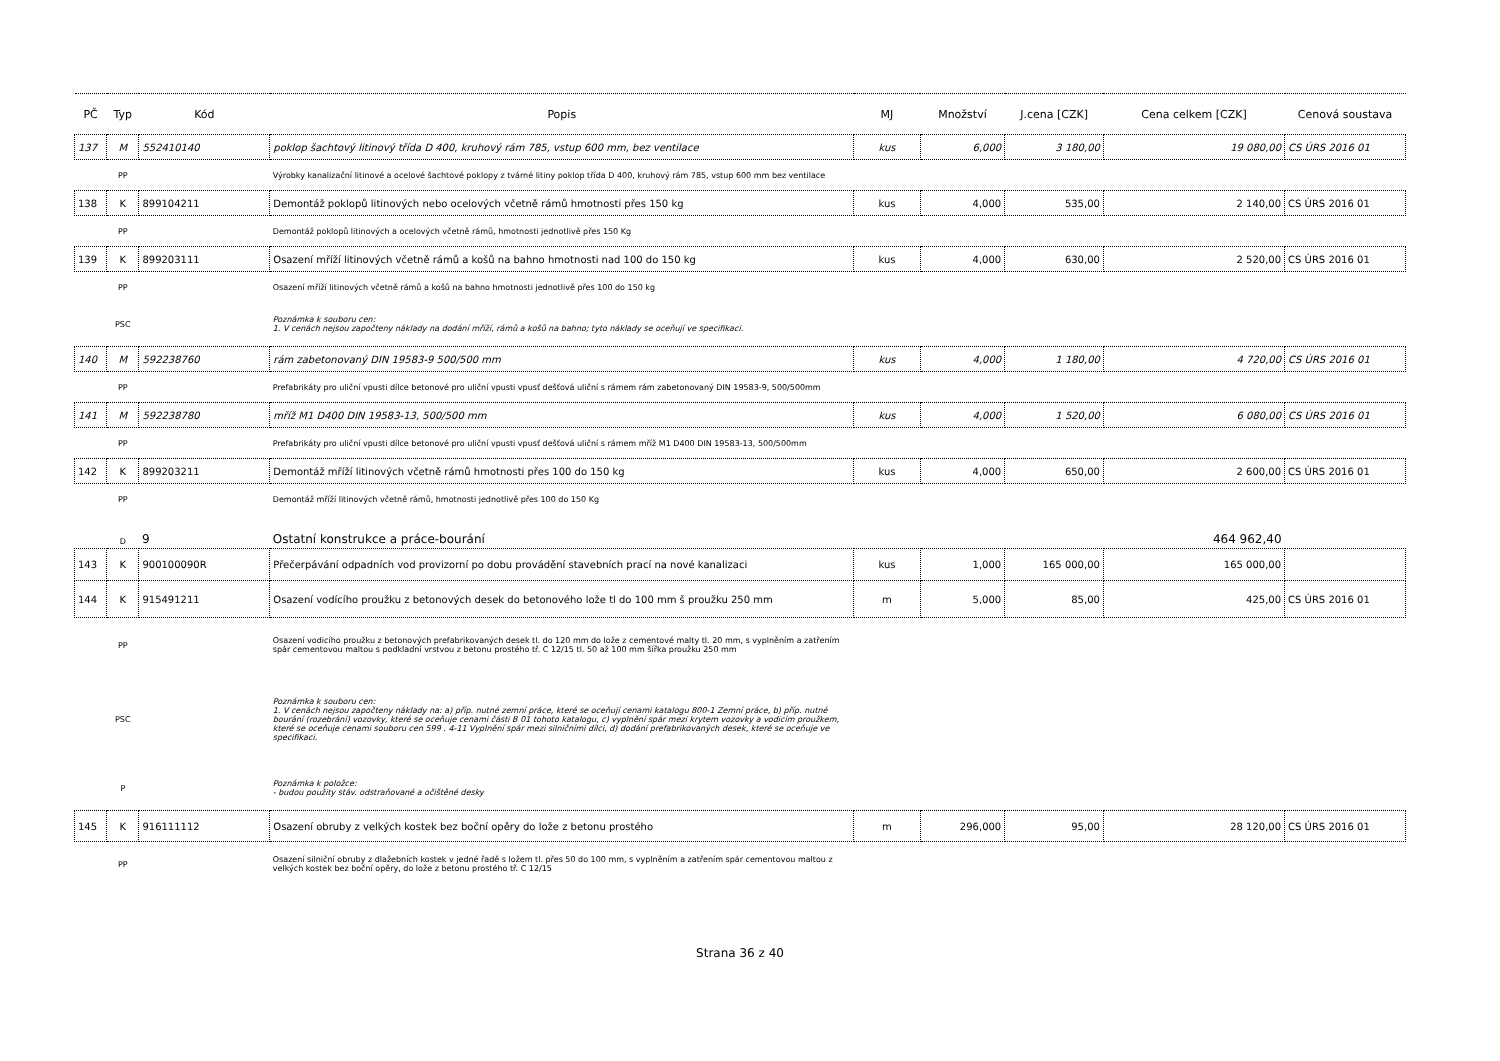| PČ | Typ | Kód | Popis | MJ | Množství | J.cena [CZK] | Cena celkem [CZK] | Cenová soustava |
| --- | --- | --- | --- | --- | --- | --- | --- | --- |
| 137 | M | 552410140 | poklop šachtový litinový třída D 400, kruhový rám 785, vstup 600 mm, bez ventilace | kus | 6,000 | 3 180,00 | 19 080,00 | CS ÚRS 2016 01 |
| | PP | | Výrobky kanalizační litinové a ocelové šachtové poklopy z tvárné litiny poklop třída D 400, kruhový rám 785, vstup 600 mm bez ventilace | | | | | |
| 138 | K | 899104211 | Demontáž poklopů litinových nebo ocelových včetně rámů hmotnosti přes 150 kg | kus | 4,000 | 535,00 | 2 140,00 | CS ÚRS 2016 01 |
| | PP | | Demontáž poklopů litinových a ocelových včetně rámů, hmotnosti jednotlivě přes 150 Kg | | | | | |
| 139 | K | 899203111 | Osazení mříží litinových včetně rámů a košů na bahno hmotnosti nad 100 do 150 kg | kus | 4,000 | 630,00 | 2 520,00 | CS ÚRS 2016 01 |
| | PP | | Osazení mříží litinových včetně rámů a košů na bahno hmotnosti jednotlivě přes 100 do 150 kg | | | | | |
| | PSC | | Poznámka k souboru cen: 1. V cenách nejsou započteny náklady na dodání mříží, rámů a košů na bahno; tyto náklady se oceňují ve specifikaci. | | | | | |
| 140 | M | 592238760 | rám zabetonovaný DIN 19583-9 500/500 mm | kus | 4,000 | 1 180,00 | 4 720,00 | CS ÚRS 2016 01 |
| | PP | | Prefabrikáty pro uliční vpusti dílce betonové pro uliční vpusti vpusť dešťová uliční s rámem rám zabetonovaný DIN 19583-9, 500/500mm | | | | | |
| 141 | M | 592238780 | mříž M1 D400 DIN 19583-13, 500/500 mm | kus | 4,000 | 1 520,00 | 6 080,00 | CS ÚRS 2016 01 |
| | PP | | Prefabrikáty pro uliční vpusti dílce betonové pro uliční vpusti vpusť dešťová uliční s rámem mříž M1 D400 DIN 19583-13, 500/500mm | | | | | |
| 142 | K | 899203211 | Demontáž mříží litinových včetně rámů hmotnosti přes 100 do 150 kg | kus | 4,000 | 650,00 | 2 600,00 | CS ÚRS 2016 01 |
| | PP | | Demontáž mříží litinových včetně rámů, hmotnosti jednotlivě přes 100 do 150 Kg | | | | | |
| | D | 9 | Ostatní konstrukce a práce-bourání | | | | 464 962,40 | |
| 143 | K | 900100090R | Přečerpávání odpadních vod provizorní po dobu provádění stavebních prací na nové kanalizaci | kus | 1,000 | 165 000,00 | 165 000,00 | |
| 144 | K | 915491211 | Osazení vodícího proužku z betonových desek do betonového lože tl do 100 mm š proužku 250 mm | m | 5,000 | 85,00 | 425,00 | CS ÚRS 2016 01 |
| | PP | | Osazení vodicího proužku z betonových prefabrikovaných desek tl. do 120 mm do lože z cementové malty tl. 20 mm, s vyplněním a zatřením spár cementovou maltou s podkladní vrstvou z betonu prostého tř. C 12/15 tl. 50 až 100 mm šířka proužku 250 mm | | | | | |
| | PSC | | Poznámka k souboru cen: 1. V cenách nejsou započteny náklady na: a) příp. nutné zemní práce, které se oceňují cenami katalogu 800-1 Zemní práce, b) příp. nutné bourání (rozebrání) vozovky, které se oceňuje cenami části B 01 tohoto katalogu, c) vyplnění spár mezi krytem vozovky a vodicím proužkem, které se oceňuje cenami souboru cen 599 . 4-11 Vyplnění spár mezi silničními dílci, d) dodání prefabrikovaných desek, které se oceňuje ve specifikaci. | | | | | |
| | P | | Poznámka k položce: - budou použity stáv. odstraňované a očištěné desky | | | | | |
| 145 | K | 916111112 | Osazení obruby z velkých kostek bez boční opěry do lože z betonu prostého | m | 296,000 | 95,00 | 28 120,00 | CS ÚRS 2016 01 |
| | PP | | Osazení silniční obruby z dlažebních kostek v jedné řadě s ložem tl. přes 50 do 100 mm, s vyplněním a zatřením spár cementovou maltou z velkých kostek bez boční opěry, do lože z betonu prostého tř. C 12/15 | | | | | |
Strana 36 z 40